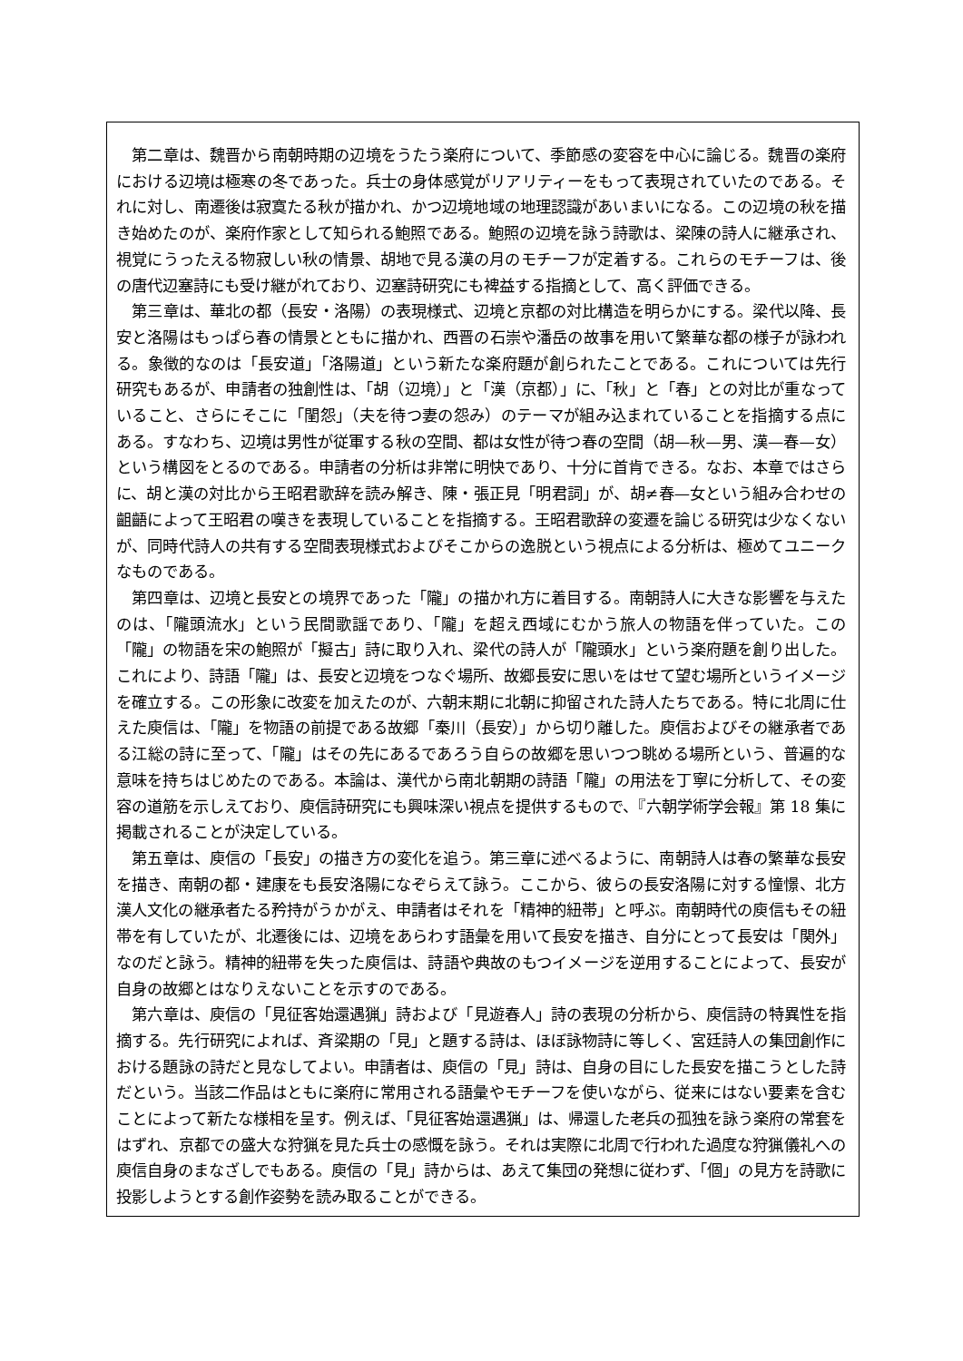第二章は、魏晋から南朝時期の辺境をうたう楽府について、季節感の変容を中心に論じる。魏晋の楽府における辺境は極寒の冬であった。兵士の身体感覚がリアリティーをもって表現されていたのである。それに対し、南遷後は寂寞たる秋が描かれ、かつ辺境地域の地理認識があいまいになる。この辺境の秋を描き始めたのが、楽府作家として知られる鮑照である。鮑照の辺境を詠う詩歌は、梁陳の詩人に継承され、視覚にうったえる物寂しい秋の情景、胡地で見る漢の月のモチーフが定着する。これらのモチーフは、後の唐代辺塞詩にも受け継がれており、辺塞詩研究にも裨益する指摘として、高く評価できる。
第三章は、華北の都（長安・洛陽）の表現様式、辺境と京都の対比構造を明らかにする。梁代以降、長安と洛陽はもっぱら春の情景とともに描かれ、西晋の石崇や潘岳の故事を用いて繁華な都の様子が詠われる。象徴的なのは「長安道」「洛陽道」という新たな楽府題が創られたことである。これについては先行研究もあるが、申請者の独創性は、「胡（辺境）」と「漢（京都）」に、「秋」と「春」との対比が重なっていること、さらにそこに「閨怨」（夫を待つ妻の怨み）のテーマが組み込まれていることを指摘する点にある。すなわち、辺境は男性が従軍する秋の空間、都は女性が待つ春の空間（胡—秋—男、漢—春—女）という構図をとるのである。申請者の分析は非常に明快であり、十分に首肯できる。なお、本章ではさらに、胡と漢の対比から王昭君歌辞を読み解き、陳・張正見「明君詞」が、胡≠春—女という組み合わせの齟齬によって王昭君の嘆きを表現していることを指摘する。王昭君歌辞の変遷を論じる研究は少なくないが、同時代詩人の共有する空間表現様式およびそこからの逸脱という視点による分析は、極めてユニークなものである。
第四章は、辺境と長安との境界であった「隴」の描かれ方に着目する。南朝詩人に大きな影響を与えたのは、「隴頭流水」という民間歌謡であり、「隴」を超え西域にむかう旅人の物語を伴っていた。この「隴」の物語を宋の鮑照が「擬古」詩に取り入れ、梁代の詩人が「隴頭水」という楽府題を創り出した。これにより、詩語「隴」は、長安と辺境をつなぐ場所、故郷長安に思いをはせて望む場所というイメージを確立する。この形象に改変を加えたのが、六朝末期に北朝に抑留された詩人たちである。特に北周に仕えた庾信は、「隴」を物語の前提である故郷「秦川（長安）」から切り離した。庾信およびその継承者である江総の詩に至って、「隴」はその先にあるであろう自らの故郷を思いつつ眺める場所という、普遍的な意味を持ちはじめたのである。本論は、漢代から南北朝期の詩語「隴」の用法を丁寧に分析して、その変容の道筋を示しえており、庾信詩研究にも興味深い視点を提供するもので、『六朝学術学会報』第 18 集に掲載されることが決定している。
第五章は、庾信の「長安」の描き方の変化を追う。第三章に述べるように、南朝詩人は春の繁華な長安を描き、南朝の都・建康をも長安洛陽になぞらえて詠う。ここから、彼らの長安洛陽に対する憧憬、北方漢人文化の継承者たる矜持がうかがえ、申請者はそれを「精神的紐帯」と呼ぶ。南朝時代の庾信もその紐帯を有していたが、北遷後には、辺境をあらわす語彙を用いて長安を描き、自分にとって長安は「関外」なのだと詠う。精神的紐帯を失った庾信は、詩語や典故のもつイメージを逆用することによって、長安が自身の故郷とはなりえないことを示すのである。
第六章は、庾信の「見征客始還遇猟」詩および「見遊春人」詩の表現の分析から、庾信詩の特異性を指摘する。先行研究によれば、斉梁期の「見」と題する詩は、ほぼ詠物詩に等しく、宮廷詩人の集団創作における題詠の詩だと見なしてよい。申請者は、庾信の「見」詩は、自身の目にした長安を描こうとした詩だという。当該二作品はともに楽府に常用される語彙やモチーフを使いながら、従来にはない要素を含むことによって新たな様相を呈す。例えば、「見征客始還遇猟」は、帰還した老兵の孤独を詠う楽府の常套をはずれ、京都での盛大な狩猟を見た兵士の感慨を詠う。それは実際に北周で行われた過度な狩猟儀礼への庾信自身のまなざしでもある。庾信の「見」詩からは、あえて集団の発想に従わず、「個」の見方を詩歌に投影しようとする創作姿勢を読み取ることができる。